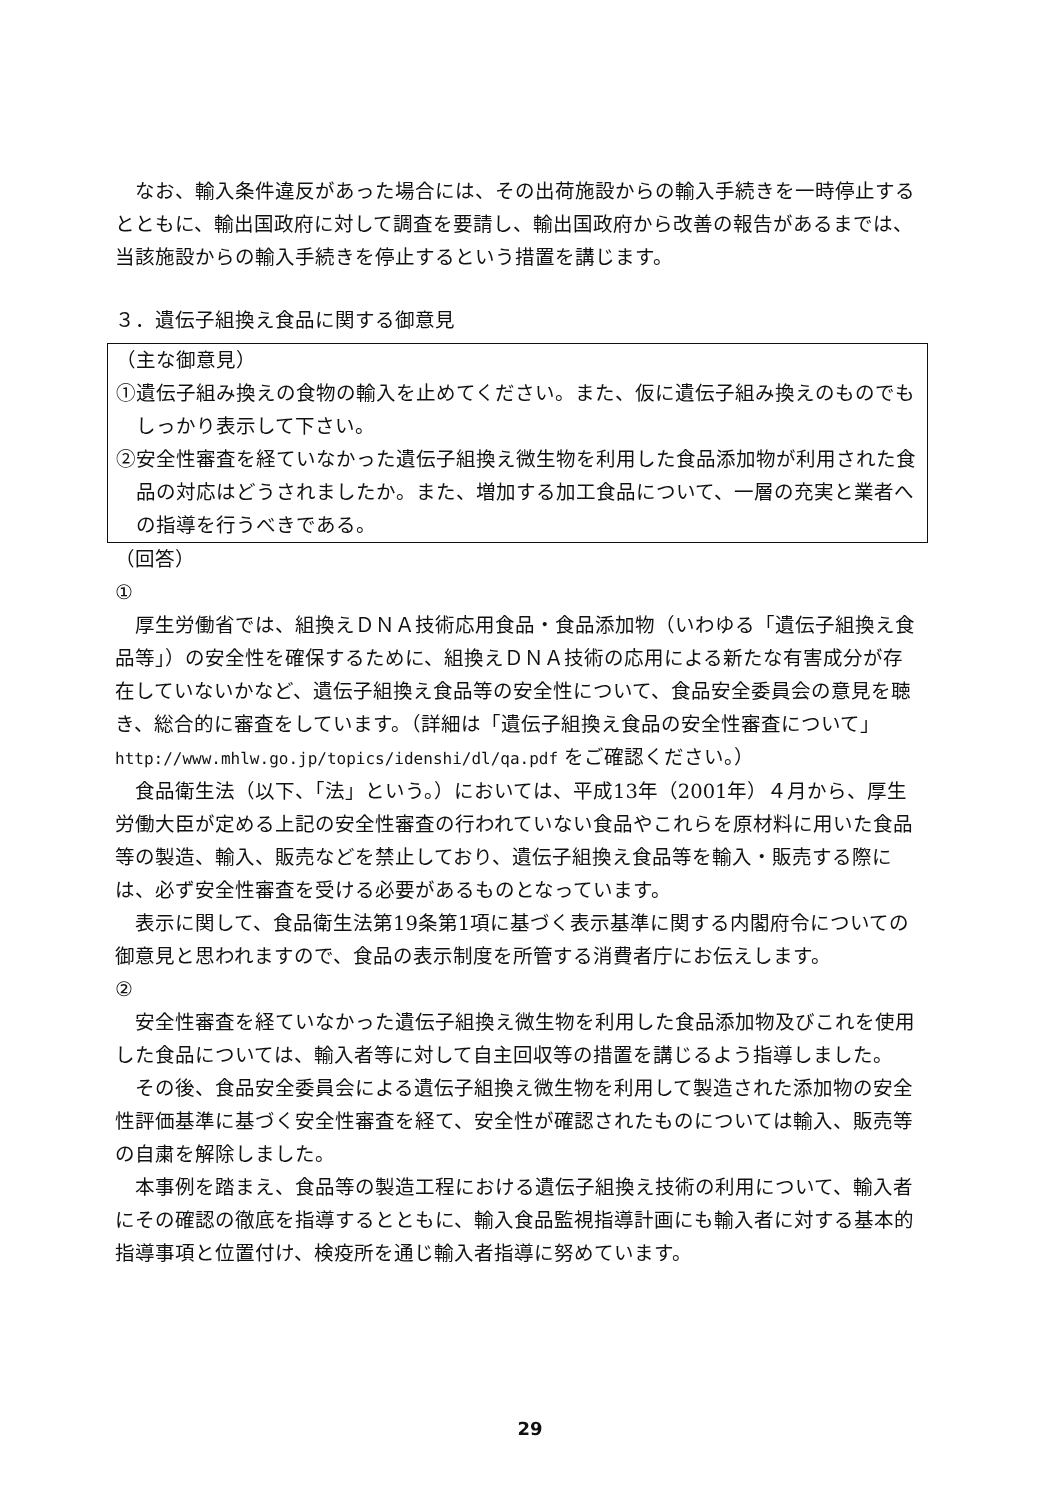なお、輸入条件違反があった場合には、その出荷施設からの輸入手続きを一時停止するとともに、輸出国政府に対して調査を要請し、輸出国政府から改善の報告があるまでは、当該施設からの輸入手続きを停止するという措置を講じます。
３．遺伝子組換え食品に関する御意見
（主な御意見）
①遺伝子組み換えの食物の輸入を止めてください。また、仮に遺伝子組み換えのものでもしっかり表示して下さい。
②安全性審査を経ていなかった遺伝子組換え微生物を利用した食品添加物が利用された食品の対応はどうされましたか。また、増加する加工食品について、一層の充実と業者への指導を行うべきである。
（回答）
①
厚生労働省では、組換えＤＮＡ技術応用食品・食品添加物（いわゆる「遺伝子組換え食品等」）の安全性を確保するために、組換えＤＮＡ技術の応用による新たな有害成分が存在していないかなど、遺伝子組換え食品等の安全性について、食品安全委員会の意見を聴き、総合的に審査をしています。（詳細は「遺伝子組換え食品の安全性審査について」http://www.mhlw.go.jp/topics/idenshi/dl/qa.pdf をご確認ください。）
食品衛生法（以下、「法」という。）においては、平成13年（2001年）４月から、厚生労働大臣が定める上記の安全性審査の行われていない食品やこれらを原材料に用いた食品等の製造、輸入、販売などを禁止しており、遺伝子組換え食品等を輸入・販売する際には、必ず安全性審査を受ける必要があるものとなっています。
表示に関して、食品衛生法第19条第1項に基づく表示基準に関する内閣府令についての御意見と思われますので、食品の表示制度を所管する消費者庁にお伝えします。
②
安全性審査を経ていなかった遺伝子組換え微生物を利用した食品添加物及びこれを使用した食品については、輸入者等に対して自主回収等の措置を講じるよう指導しました。
その後、食品安全委員会による遺伝子組換え微生物を利用して製造された添加物の安全性評価基準に基づく安全性審査を経て、安全性が確認されたものについては輸入、販売等の自粛を解除しました。
本事例を踏まえ、食品等の製造工程における遺伝子組換え技術の利用について、輸入者にその確認の徹底を指導するとともに、輸入食品監視指導計画にも輸入者に対する基本的指導事項と位置付け、検疫所を通じ輸入者指導に努めています。
29